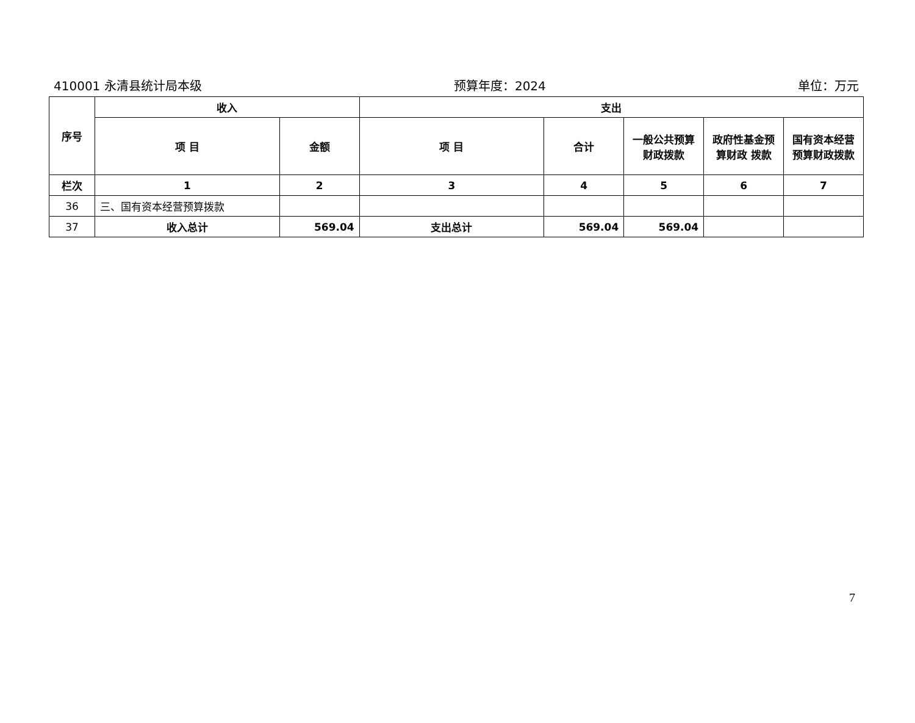410001 永清县统计局本级 预算年度：2024 单位：万元
| 序号 | 收入 | | 支出 | | | | |
| --- | --- | --- | --- | --- | --- | --- | --- |
| | 项 目 | 金额 | 项 目 | 合计 | 一般公共预算财政拨款 | 政府性基金预算财政 拨款 | 国有资本经营预算财政拨款 |
| 栏次 | 1 | 2 | 3 | 4 | 5 | 6 | 7 |
| 36 | 三、国有资本经营预算拨款 | | | | | | |
| 37 | 收入总计 | 569.04 | 支出总计 | 569.04 | 569.04 | | |
7